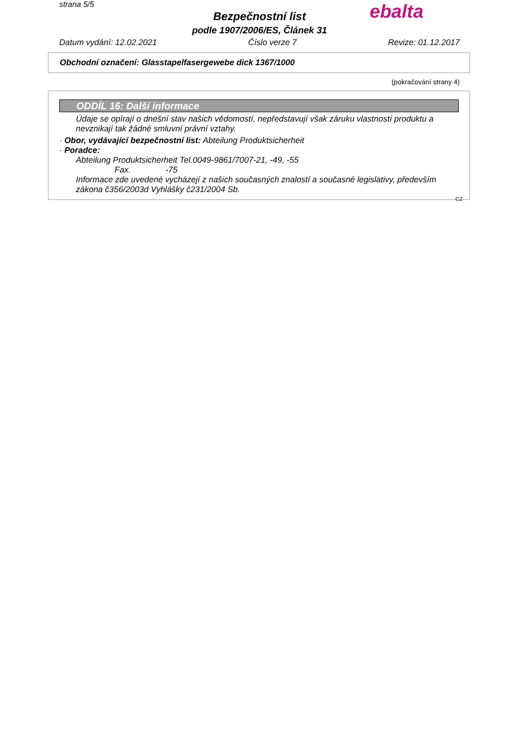strana 5/5 ebalta
Bezpečnostní list
podle 1907/2006/ES, Článek 31
Datum vydání: 12.02.2021 Číslo verze 7 Revize: 01.12.2017
Obchodní označení: Glasstapelfasergewebe dick 1367/1000
(pokračování strany 4)
ODDÍL 16: Další informace
Údaje se opírají o dnešní stav našich vědomostí, nepředstavují však záruku vlastností produktu a nevznikají tak žádné smluvní právní vztahy.
· Obor, vydávající bezpečnostní list: Abteilung Produktsicherheit
· Poradce:
Abteilung Produktsicherheit Tel.0049-9861/7007-21, -49, -55
Fax. -75
Informace zde uvedené vycházejí z našich současných znalostí a současné legislativy, především zákona č356/2003d Vyhlášky č231/2004 Sb.
CZ